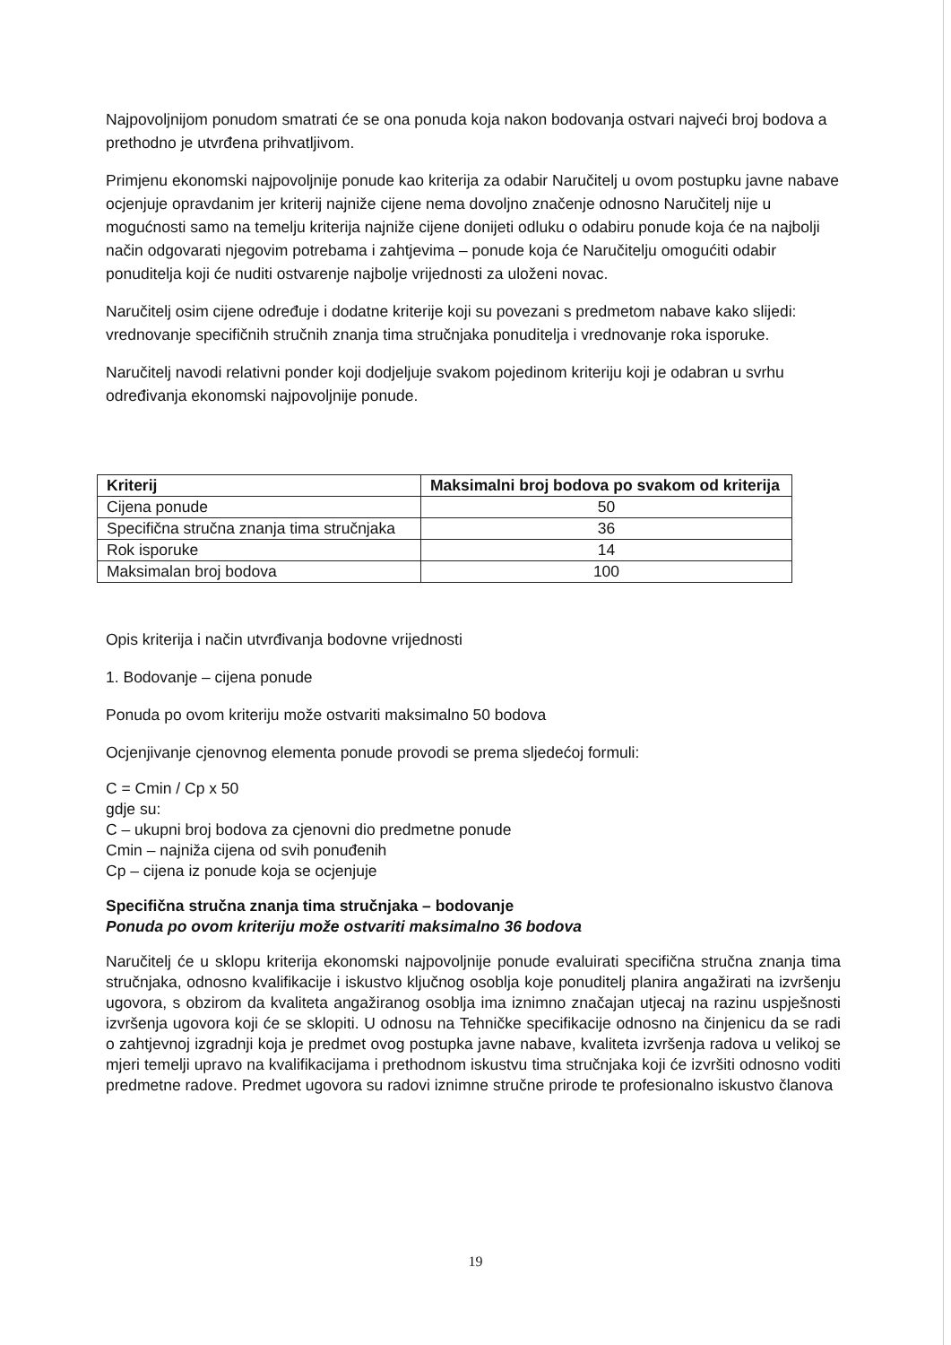Najpovoljnijom ponudom smatrati će se ona ponuda koja nakon bodovanja ostvari najveći broj bodova a prethodno je utvrđena prihvatljivom.
Primjenu ekonomski najpovoljnije ponude kao kriterija za odabir Naručitelj u ovom postupku javne nabave ocjenjuje opravdanim jer kriterij najniže cijene nema dovoljno značenje odnosno Naručitelj nije u mogućnosti samo na temelju kriterija najniže cijene donijeti odluku o odabiru ponude koja će na najbolji način odgovarati njegovim potrebama i zahtjevima – ponude koja će Naručitelju omogućiti odabir ponuditelja koji će nuditi ostvarenje najbolje vrijednosti za uloženi novac.
Naručitelj osim cijene određuje i dodatne kriterije koji su povezani s predmetom nabave kako slijedi: vrednovanje specifičnih stručnih znanja tima stručnjaka ponuditelja i vrednovanje roka isporuke.
Naručitelj navodi relativni ponder koji dodjeljuje svakom pojedinom kriteriju koji je odabran u svrhu određivanja ekonomski najpovoljnije ponude.
| Kriterij | Maksimalni broj bodova po svakom od kriterija |
| --- | --- |
| Cijena ponude | 50 |
| Specifična stručna znanja tima stručnjaka | 36 |
| Rok isporuke | 14 |
| Maksimalan broj bodova | 100 |
Opis kriterija i način utvrđivanja bodovne vrijednosti
1. Bodovanje – cijena ponude
Ponuda po ovom kriteriju može ostvariti maksimalno 50 bodova
Ocjenjivanje cjenovnog elementa ponude provodi se prema sljedećoj formuli:
C = Cmin / Cp x 50
gdje su:
C – ukupni broj bodova za cjenovni dio predmetne ponude
Cmin – najniža cijena od svih ponuđenih
Cp – cijena iz ponude koja se ocjenjuje
Specifična stručna znanja tima stručnjaka – bodovanje
Ponuda po ovom kriteriju može ostvariti maksimalno 36 bodova
Naručitelj će u sklopu kriterija ekonomski najpovoljnije ponude evaluirati specifična stručna znanja tima stručnjaka, odnosno kvalifikacije i iskustvo ključnog osoblja koje ponuditelj planira angažirati na izvršenju ugovora, s obzirom da kvaliteta angažiranog osoblja ima iznimno značajan utjecaj na razinu uspješnosti izvršenja ugovora koji će se sklopiti. U odnosu na Tehničke specifikacije odnosno na činjenicu da se radi o zahtjevnoj izgradnji koja je predmet ovog postupka javne nabave, kvaliteta izvršenja radova u velikoj se mjeri temelji upravo na kvalifikacijama i prethodnom iskustvu tima stručnjaka koji će izvršiti odnosno voditi predmetne radove. Predmet ugovora su radovi iznimne stručne prirode te profesionalno iskustvo članova
19